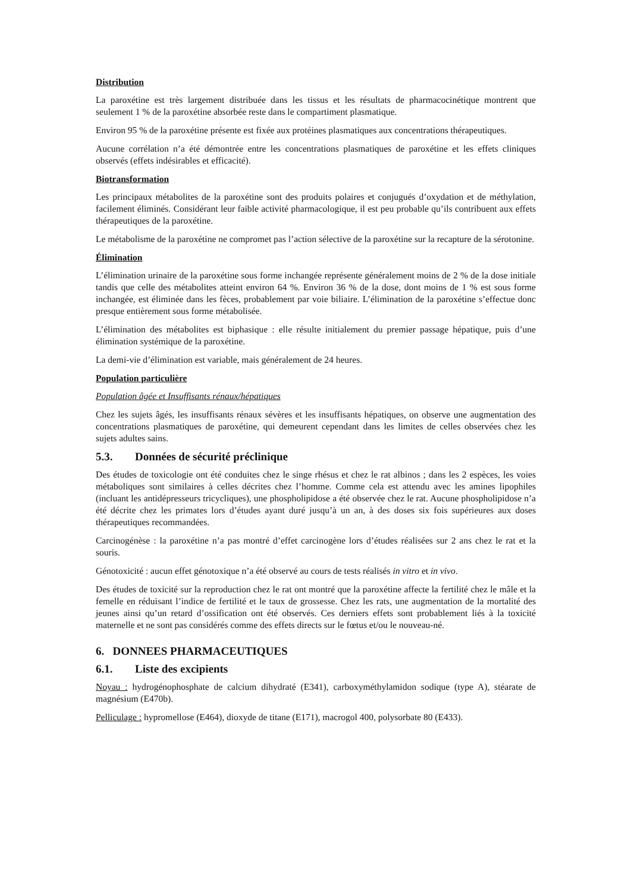Distribution
La paroxétine est très largement distribuée dans les tissus et les résultats de pharmacocinétique montrent que seulement 1 % de la paroxétine absorbée reste dans le compartiment plasmatique.
Environ 95 % de la paroxétine présente est fixée aux protéines plasmatiques aux concentrations thérapeutiques.
Aucune corrélation n’a été démontrée entre les concentrations plasmatiques de paroxétine et les effets cliniques observés (effets indésirables et efficacité).
Biotransformation
Les principaux métabolites de la paroxétine sont des produits polaires et conjugués d’oxydation et de méthylation, facilement éliminés. Considérant leur faible activité pharmacologique, il est peu probable qu’ils contribuent aux effets thérapeutiques de la paroxétine.
Le métabolisme de la paroxétine ne compromet pas l’action sélective de la paroxétine sur la recapture de la sérotonine.
Élimination
L’élimination urinaire de la paroxétine sous forme inchangée représente généralement moins de 2 % de la dose initiale tandis que celle des métabolites atteint environ 64 %. Environ 36 % de la dose, dont moins de 1 % est sous forme inchangée, est éliminée dans les fèces, probablement par voie biliaire. L’élimination de la paroxétine s’effectue donc presque entièrement sous forme métabolisée.
L’élimination des métabolites est biphasique : elle résulte initialement du premier passage hépatique, puis d’une élimination systémique de la paroxétine.
La demi-vie d’élimination est variable, mais généralement de 24 heures.
Population particulière
Population âgée et Insuffisants rénaux/hépatiques
Chez les sujets âgés, les insuffisants rénaux sévères et les insuffisants hépatiques, on observe une augmentation des concentrations plasmatiques de paroxétine, qui demeurent cependant dans les limites de celles observées chez les sujets adultes sains.
5.3. Données de sécurité préclinique
Des études de toxicologie ont été conduites chez le singe rhésus et chez le rat albinos ; dans les 2 espèces, les voies métaboliques sont similaires à celles décrites chez l’homme. Comme cela est attendu avec les amines lipophiles (incluant les antidépresseurs tricycliques), une phospholipidose a été observée chez le rat. Aucune phospholipidose n’a été décrite chez les primates lors d’études ayant duré jusqu’à un an, à des doses six fois supérieures aux doses thérapeutiques recommandées.
Carcinogénèse : la paroxétine n’a pas montré d’effet carcinogène lors d’études réalisées sur 2 ans chez le rat et la souris.
Génotoxicité : aucun effet génotoxique n’a été observé au cours de tests réalisés in vitro et in vivo.
Des études de toxicité sur la reproduction chez le rat ont montré que la paroxétine affecte la fertilité chez le mâle et la femelle en réduisant l’indice de fertilité et le taux de grossesse. Chez les rats, une augmentation de la mortalité des jeunes ainsi qu’un retard d’ossification ont été observés. Ces derniers effets sont probablement liés à la toxicité maternelle et ne sont pas considérés comme des effets directs sur le fœtus et/ou le nouveau-né.
6. DONNEES PHARMACEUTIQUES
6.1. Liste des excipients
Noyau : hydrogénophosphate de calcium dihydraté (E341), carboxyméthylamidon sodique (type A), stéarate de magnésium (E470b).
Pelliculage : hypromellose (E464), dioxyde de titane (E171), macrogol 400, polysorbate 80 (E433).